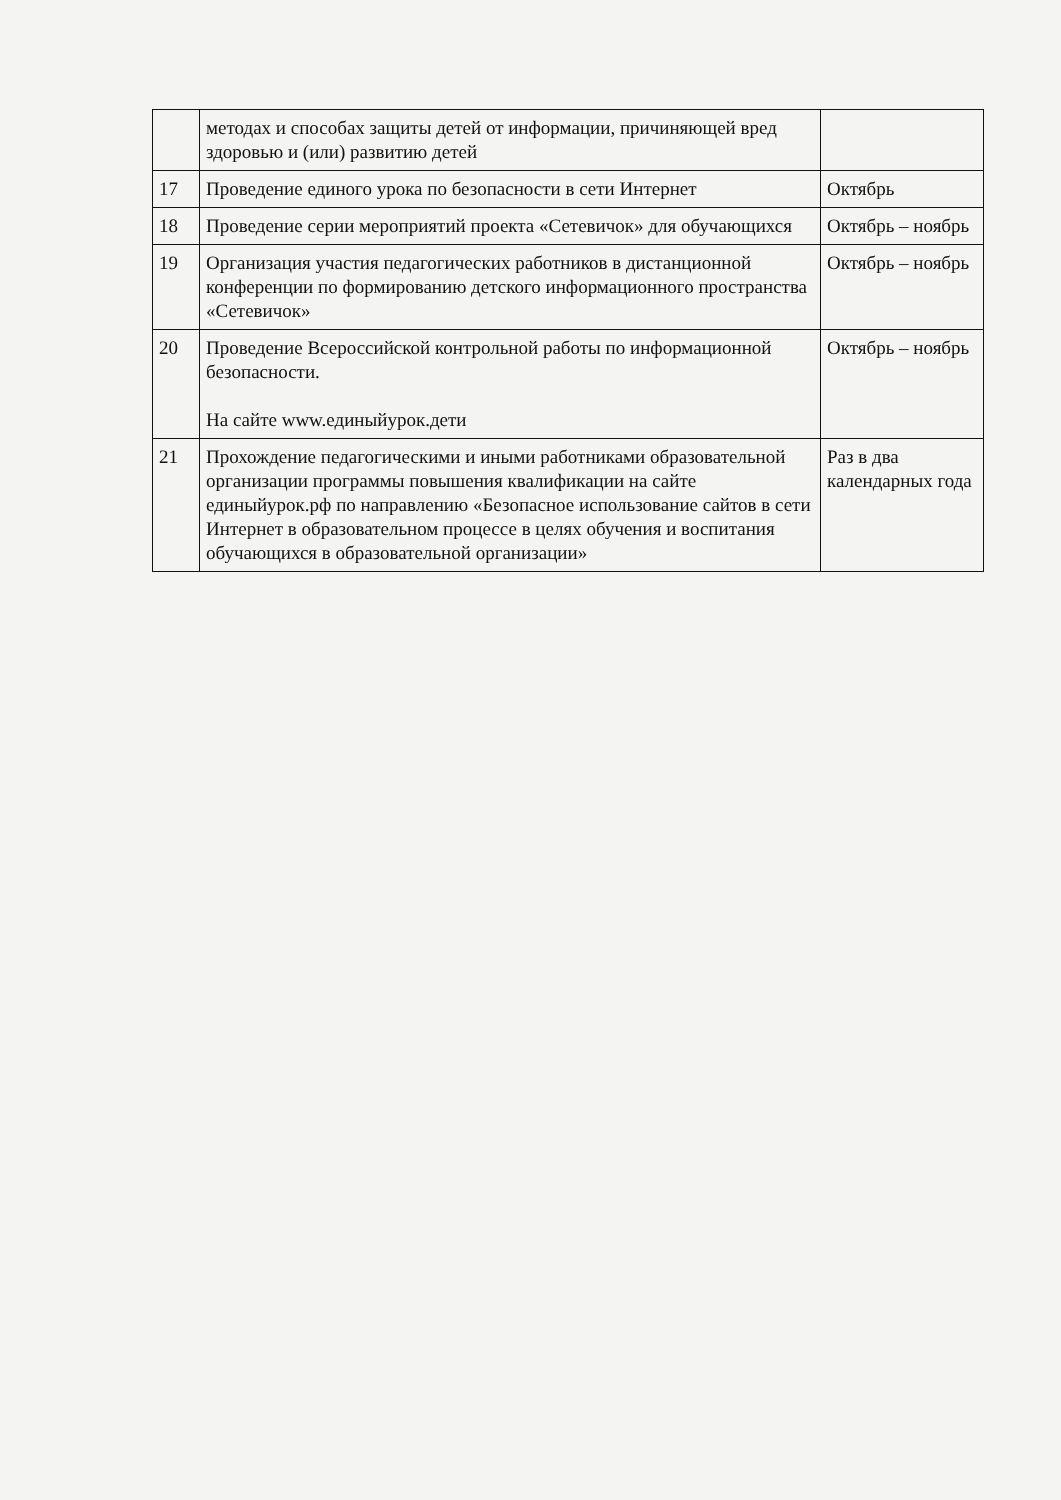| | методах и способах защиты детей от информации, причиняющей вред здоровью и (или) развитию детей | |
| 17 | Проведение единого урока по безопасности в сети Интернет | Октябрь |
| 18 | Проведение серии мероприятий проекта «Сетевичок» для обучающихся | Октябрь – ноябрь |
| 19 | Организация участия педагогических работников в дистанционной конференции по формированию детского информационного пространства «Сетевичок» | Октябрь – ноябрь |
| 20 | Проведение Всероссийской контрольной работы по информационной безопасности. На сайте www.единыйурок.дети | Октябрь – ноябрь |
| 21 | Прохождение педагогическими и иными работниками образовательной организации программы повышения квалификации на сайте единыйурок.рф по направлению «Безопасное использование сайтов в сети Интернет в образовательном процессе в целях обучения и воспитания обучающихся в образовательной организации» | Раз в два календарных года |